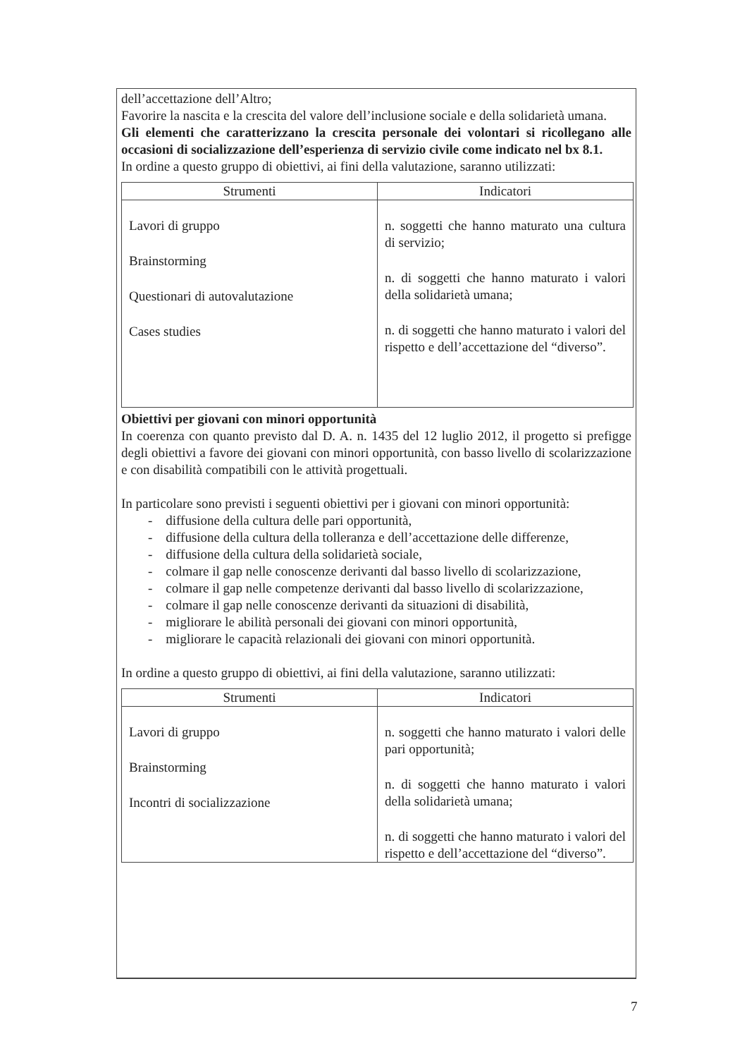dell’accettazione dell’Altro;
Favorire la nascita e la crescita del valore dell’inclusione sociale e della solidarietà umana.
Gli elementi che caratterizzano la crescita personale dei volontari si ricollegano alle occasioni di socializzazione dell’esperienza di servizio civile come indicato nel bx 8.1.
In ordine a questo gruppo di obiettivi, ai fini della valutazione, saranno utilizzati:
| Strumenti | Indicatori |
| --- | --- |
| Lavori di gruppo Brainstorming Questionari di autovalutazione Cases studies | n. soggetti che hanno maturato una cultura di servizio; n. di soggetti che hanno maturato i valori della solidarietà umana; n. di soggetti che hanno maturato i valori del rispetto e dell’accettazione del “diverso”. |
Obiettivi per giovani con minori opportunità
In coerenza con quanto previsto dal D. A. n. 1435 del 12 luglio 2012, il progetto si prefigge degli obiettivi a favore dei giovani con minori opportunità, con basso livello di scolarizzazione e con disabilità compatibili con le attività progettuali.
In particolare sono previsti i seguenti obiettivi per i giovani con minori opportunità:
- diffusione della cultura delle pari opportunità,
- diffusione della cultura della tolleranza e dell’accettazione delle differenze,
- diffusione della cultura della solidarietà sociale,
- colmare il gap nelle conoscenze derivanti dal basso livello di scolarizzazione,
- colmare il gap nelle competenze derivanti dal basso livello di scolarizzazione,
- colmare il gap nelle conoscenze derivanti da situazioni di disabilità,
- migliorare le abilità personali dei giovani con minori opportunità,
- migliorare le capacità relazionali dei giovani con minori opportunità.
In ordine a questo gruppo di obiettivi, ai fini della valutazione, saranno utilizzati:
| Strumenti | Indicatori |
| --- | --- |
| Lavori di gruppo Brainstorming Incontri di socializzazione | n. soggetti che hanno maturato i valori delle pari opportunità; n. di soggetti che hanno maturato i valori della solidarietà umana; n. di soggetti che hanno maturato i valori del rispetto e dell’accettazione del “diverso”. |
7